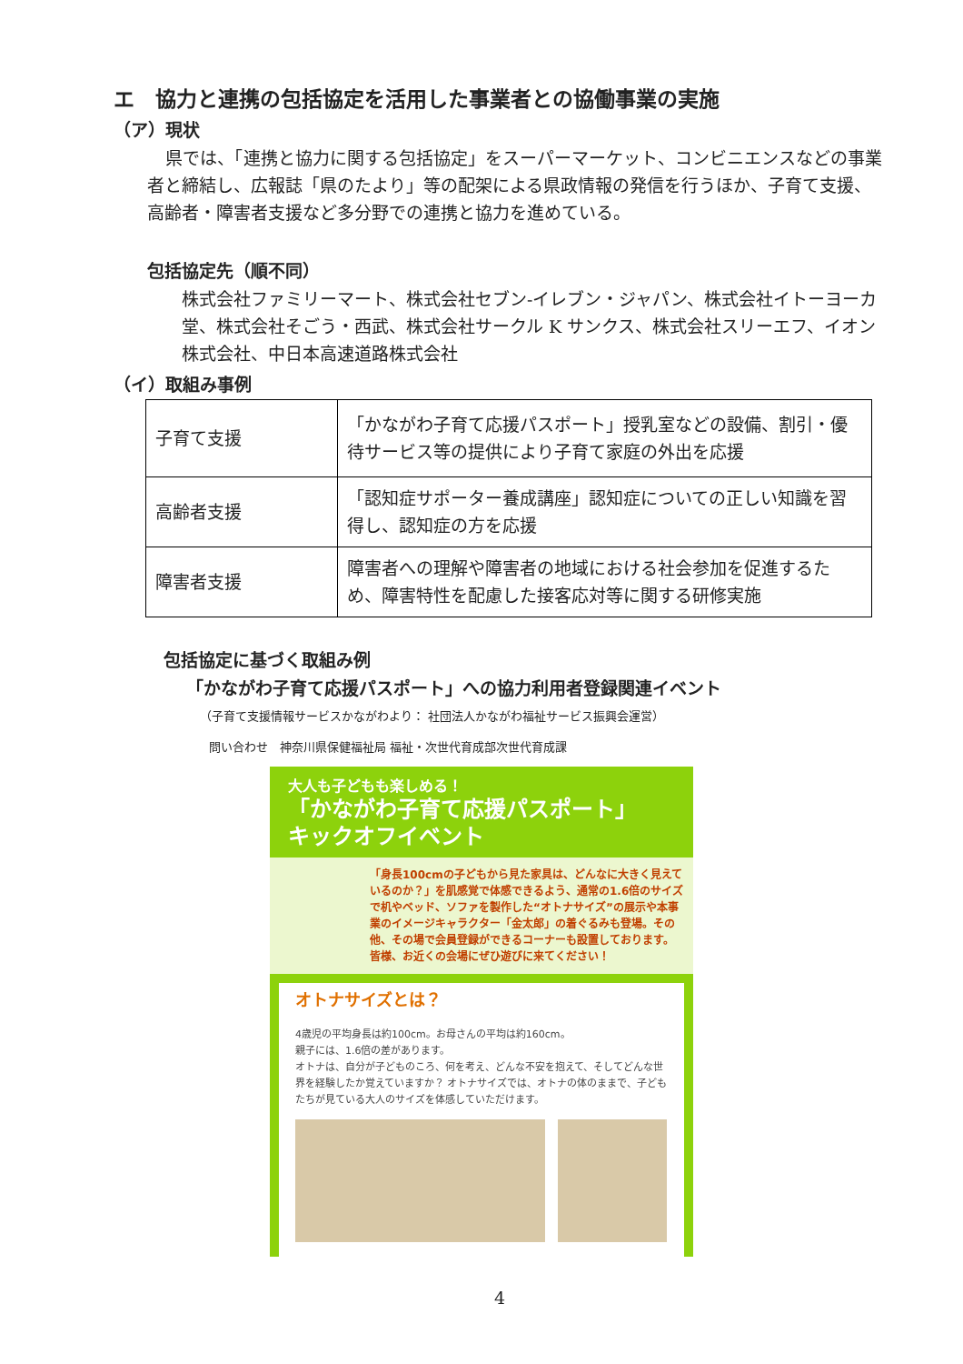エ　協力と連携の包括協定を活用した事業者との協働事業の実施
（ア）現状
県では、「連携と協力に関する包括協定」をスーパーマーケット、コンビニエンスなどの事業者と締結し、広報誌「県のたより」等の配架による県政情報の発信を行うほか、子育て支援、高齢者・障害者支援など多分野での連携と協力を進めている。
包括協定先（順不同）
株式会社ファミリーマート、株式会社セブン-イレブン・ジャパン、株式会社イトーヨーカ堂、株式会社そごう・西武、株式会社サークル K サンクス、株式会社スリーエフ、イオン株式会社、中日本高速道路株式会社
（イ）取組み事例
| 子育て支援 | 「かながわ子育て応援パスポート」授乳室などの設備、割引・優待サービス等の提供により子育て家庭の外出を応援 |
| 高齢者支援 | 「認知症サポーター養成講座」認知症についての正しい知識を習得し、認知症の方を応援 |
| 障害者支援 | 障害者への理解や障害者の地域における社会参加を促進するため、障害特性を配慮した接客応対等に関する研修実施 |
包括協定に基づく取組み例
「かながわ子育て応援パスポート」への協力利用者登録関連イベント
（子育て支援情報サービスかながわより： 社団法人かながわ福祉サービス振興会運営）
問い合わせ　神奈川県保健福祉局 福祉・次世代育成部次世代育成課
大人も子どもも楽しめる！
「かながわ子育て応援パスポート」
キックオフイベント
「身長100cmの子どもから見た家具は、どんなに大きく見えているのか？」を肌感覚で体感できるよう、通常の1.6倍のサイズで机やベッド、ソファを製作した“オトナサイズ”の展示や本事業のイメージキャラクター「金太郎」の着ぐるみも登場。その他、その場で会員登録ができるコーナーも設置しております。
皆様、お近くの会場にぜひ遊びに来てください！
オトナサイズとは？
4歳児の平均身長は約100cm。お母さんの平均は約160cm。
親子には、1.6倍の差があります。
オトナは、自分が子どものころ、何を考え、どんな不安を抱えて、そしてどんな世界を経験したか覚えていますか？ オトナサイズでは、オトナの体のままで、子どもたちが見ている大人のサイズを体感していただけます。
4